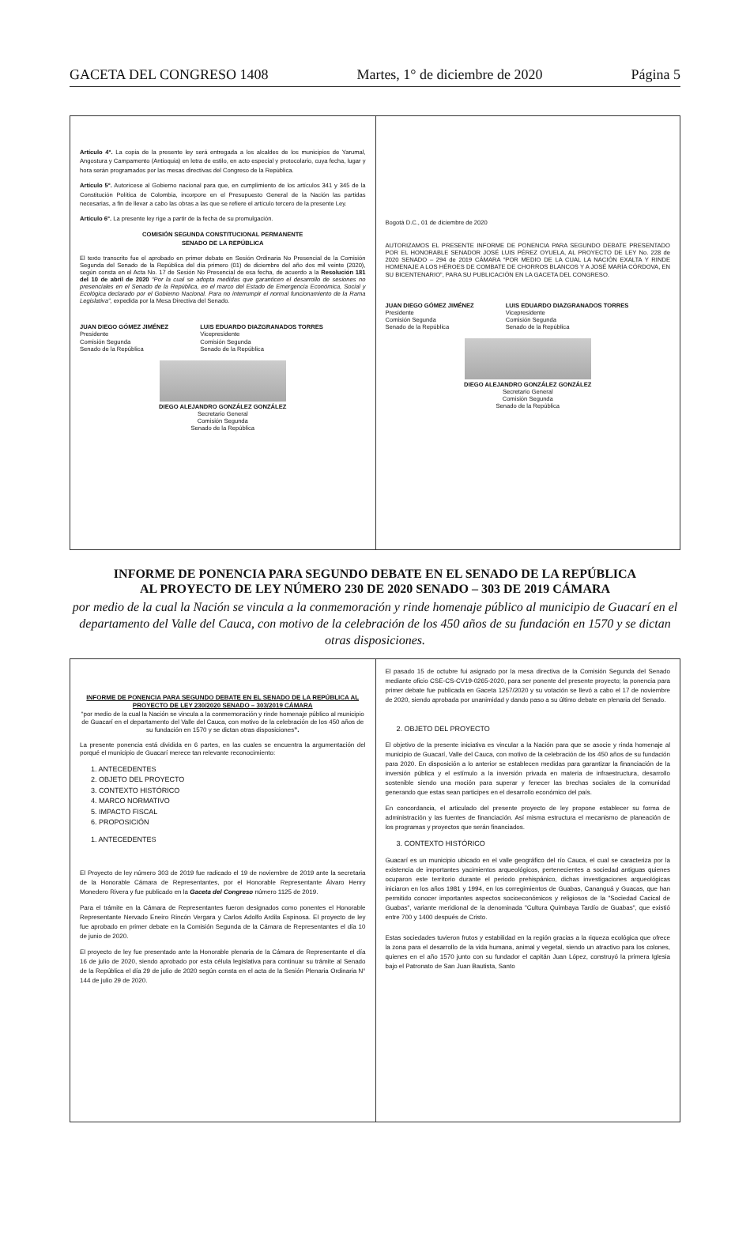GACETA DEL CONGRESO 1408 Martes, 1° de diciembre de 2020 Página 5
Artículo 4°. La copia de la presente ley será entregada a los alcaldes de los municipios de Yarumal, Angostura y Campamento (Antioquia) en letra de estilo, en acto especial y protocolario, cuya fecha, lugar y hora serán programados por las mesas directivas del Congreso de la República.
Artículo 5°. Autorícese al Gobierno nacional para que, en cumplimiento de los artículos 341 y 345 de la Constitución Política de Colombia, incorpore en el Presupuesto General de la Nación las partidas necesarias, a fin de llevar a cabo las obras a las que se refiere el artículo tercero de la presente Ley.
Artículo 6°. La presente ley rige a partir de la fecha de su promulgación.
COMISIÓN SEGUNDA CONSTITUCIONAL PERMANENTE
SENADO DE LA REPÚBLICA
El texto transcrito fue el aprobado en primer debate en Sesión Ordinaria No Presencial de la Comisión Segunda del Senado de la República del día primero (01) de diciembre del año dos mil veinte (2020), según consta en el Acta No. 17 de Sesión No Presencial de esa fecha, de acuerdo a la Resolución 181 del 10 de abril de 2020 “Por la cual se adopta medidas que garanticen el desarrollo de sesiones no presenciales en el Senado de la República, en el marco del Estado de Emergencia Económica, Social y Ecológica declarado por el Gobierno Nacional. Para no interrumpir el normal funcionamiento de la Rama Legislativa”, expedida por la Mesa Directiva del Senado.
JUAN DIEGO GÓMEZ JIMÉNEZ
Presidente
Comisión Segunda
Senado de la República
LUIS EDUARDO DIAZGRANADOS TORRES
Vicepresidente
Comisión Segunda
Senado de la República
DIEGO ALEJANDRO GONZÁLEZ GONZÁLEZ
Secretario General
Comisión Segunda
Senado de la República
Bogotá D.C., 01 de diciembre de 2020
AUTORIZAMOS EL PRESENTE INFORME DE PONENCIA PARA SEGUNDO DEBATE PRESENTADO POR EL HONORABLE SENADOR JOSÉ LUIS PÉREZ OYUELA, AL PROYECTO DE LEY No. 228 de 2020 SENADO – 294 de 2019 CÁMARA “POR MEDIO DE LA CUAL LA NACIÓN EXALTA Y RINDE HOMENAJE A LOS HÉROES DE COMBATE DE CHORROS BLANCOS Y A JOSÉ MARÍA CÓRDOVA, EN SU BICENTENARIO”, PARA SU PUBLICACIÓN EN LA GACETA DEL CONGRESO.
JUAN DIEGO GÓMEZ JIMÉNEZ
Presidente
Comisión Segunda
Senado de la República
LUIS EDUARDO DIAZGRANADOS TORRES
Vicepresidente
Comisión Segunda
Senado de la República
DIEGO ALEJANDRO GONZÁLEZ GONZÁLEZ
Secretario General
Comisión Segunda
Senado de la República
INFORME DE PONENCIA PARA SEGUNDO DEBATE EN EL SENADO DE LA REPÚBLICA
AL PROYECTO DE LEY NÚMERO 230 DE 2020 SENADO – 303 DE 2019 CÁMARA
por medio de la cual la Nación se vincula a la conmemoración y rinde homenaje público al municipio de Guacarí en el departamento del Valle del Cauca, con motivo de la celebración de los 450 años de su fundación en 1570 y se dictan otras disposiciones.
INFORME DE PONENCIA PARA SEGUNDO DEBATE EN EL SENADO DE LA REPÚBLICA AL PROYECTO DE LEY 230/2020 SENADO – 303/2019 CÁMARA
“por medio de la cual la Nación se vincula a la conmemoración y rinde homenaje público al municipio de Guacarí en el departamento del Valle del Cauca, con motivo de la celebración de los 450 años de su fundación en 1570 y se dictan otras disposiciones”.
La presente ponencia está dividida en 6 partes, en las cuales se encuentra la argumentación del porqué el municipio de Guacarí merece tan relevante reconocimiento:
1. ANTECEDENTES
2. OBJETO DEL PROYECTO
3. CONTEXTO HISTÓRICO
4. MARCO NORMATIVO
5. IMPACTO FISCAL
6. PROPOSICIÓN
1. ANTECEDENTES
El Proyecto de ley número 303 de 2019 fue radicado el 19 de noviembre de 2019 ante la secretaria de la Honorable Cámara de Representantes, por el Honorable Representante Álvaro Henry Monedero Rivera y fue publicado en la Gaceta del Congreso número 1125 de 2019.
Para el trámite en la Cámara de Representantes fueron designados como ponentes el Honorable Representante Nervado Eneiro Rincón Vergara y Carlos Adolfo Ardila Espinosa. El proyecto de ley fue aprobado en primer debate en la Comisión Segunda de la Cámara de Representantes el día 10 de junio de 2020.
El proyecto de ley fue presentado ante la Honorable plenaria de la Cámara de Representante el día 16 de julio de 2020, siendo aprobado por esta célula legislativa para continuar su trámite al Senado de la República el día 29 de julio de 2020 según consta en el acta de la Sesión Plenaria Ordinaria N° 144 de julio 29 de 2020.
El pasado 15 de octubre fui asignado por la mesa directiva de la Comisión Segunda del Senado mediante oficio CSE-CS-CV19-0265-2020, para ser ponente del presente proyecto; la ponencia para primer debate fue publicada en Gaceta 1257/2020 y su votación se llevó a cabo el 17 de noviembre de 2020, siendo aprobada por unanimidad y dando paso a su último debate en plenaria del Senado.
2. OBJETO DEL PROYECTO
El objetivo de la presente iniciativa es vincular a la Nación para que se asocie y rinda homenaje al municipio de Guacarí, Valle del Cauca, con motivo de la celebración de los 450 años de su fundación para 2020. En disposición a lo anterior se establecen medidas para garantizar la financiación de la inversión pública y el estímulo a la inversión privada en materia de infraestructura, desarrollo sostenible siendo una moción para superar y fenecer las brechas sociales de la comunidad generando que estas sean participes en el desarrollo económico del país.
En concordancia, el articulado del presente proyecto de ley propone establecer su forma de administración y las fuentes de financiación. Así misma estructura el mecanismo de planeación de los programas y proyectos que serán financiados.
3. CONTEXTO HISTÓRICO
Guacarí es un municipio ubicado en el valle geográfico del río Cauca, el cual se caracteriza por la existencia de importantes yacimientos arqueológicos, pertenecientes a sociedad antiguas quienes ocuparon este territorio durante el periodo prehispánico, dichas investigaciones arqueológicas iniciaron en los años 1981 y 1994, en los corregimientos de Guabas, Cananguá y Guacas, que han permitido conocer importantes aspectos socioeconómicos y religiosos de la "Sociedad Cacical de Guabas", variante meridional de la denominada "Cultura Quimbaya Tardío de Guabas", que existió entre 700 y 1400 después de Cristo.
Estas sociedades tuvieron frutos y estabilidad en la región gracias a la riqueza ecológica que ofrece la zona para el desarrollo de la vida humana, animal y vegetal, siendo un atractivo para los colones, quienes en el año 1570 junto con su fundador el capitán Juan López, construyó la primera Iglesia bajo el Patronato de San Juan Bautista, Santo